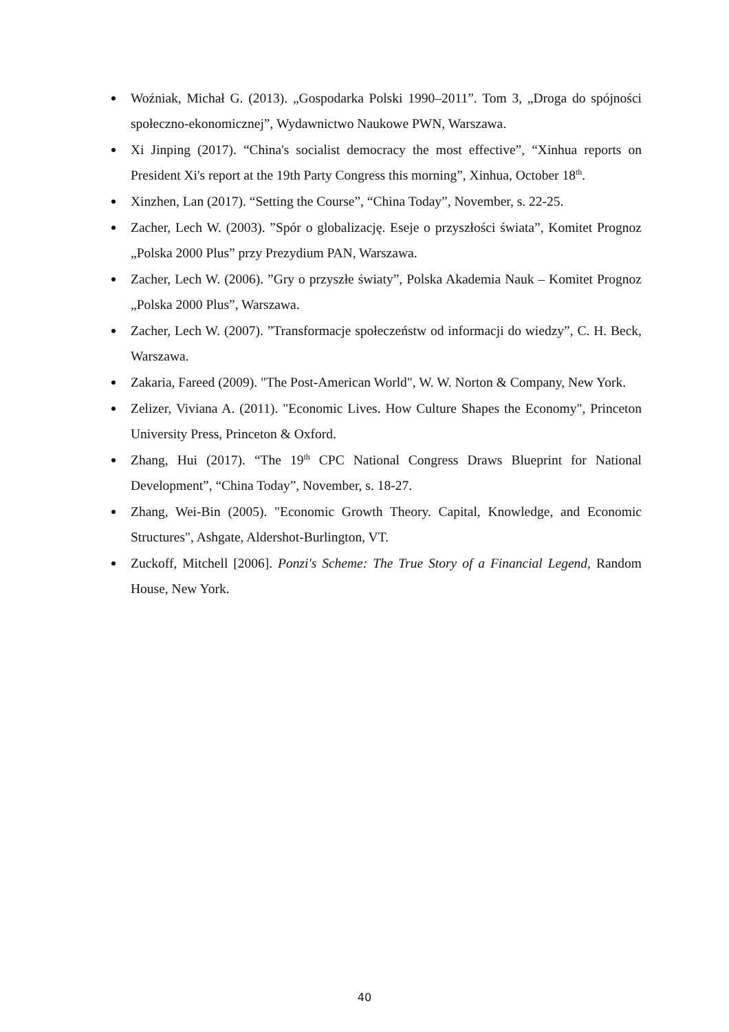Woźniak, Michał G. (2013). „Gospodarka Polski 1990–2011”. Tom 3, „Droga do spójności społeczno-ekonomicznej”, Wydawnictwo Naukowe PWN, Warszawa.
Xi Jinping (2017). “China's socialist democracy the most effective”, “Xinhua reports on President Xi's report at the 19th Party Congress this morning”, Xinhua, October 18<sup>th</sup>.
Xinzhen, Lan (2017). “Setting the Course”, “China Today”, November, s. 22-25.
Zacher, Lech W. (2003). ”Spór o globalizację. Eseje o przyszłości świata”, Komitet Prognoz „Polska 2000 Plus” przy Prezydium PAN, Warszawa.
Zacher, Lech W. (2006). ”Gry o przyszłe światy”, Polska Akademia Nauk – Komitet Prognoz „Polska 2000 Plus”, Warszawa.
Zacher, Lech W. (2007). ”Transformacje społeczeństw od informacji do wiedzy”, C. H. Beck, Warszawa.
Zakaria, Fareed (2009). "The Post-American World", W. W. Norton & Company, New York.
Zelizer, Viviana A. (2011). "Economic Lives. How Culture Shapes the Economy", Princeton University Press, Princeton & Oxford.
Zhang, Hui (2017). “The 19<sup>th</sup> CPC National Congress Draws Blueprint for National Development”, “China Today”, November, s. 18-27.
Zhang, Wei-Bin (2005). "Economic Growth Theory. Capital, Knowledge, and Economic Structures", Ashgate, Aldershot-Burlington, VT.
Zuckoff, Mitchell [2006]. Ponzi's Scheme: The True Story of a Financial Legend, Random House, New York.
40